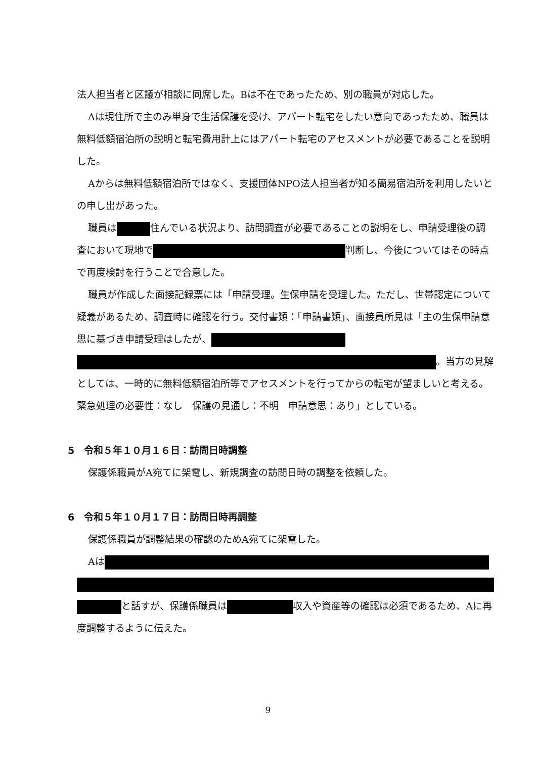法人担当者と区議が相談に同席した。Bは不在であったため、別の職員が対応した。
Aは現住所で主のみ単身で生活保護を受け、アパート転宅をしたい意向であったため、職員は無料低額宿泊所の説明と転宅費用計上にはアパート転宅のアセスメントが必要であることを説明した。
Aからは無料低額宿泊所ではなく、支援団体NPO法人担当者が知る簡易宿泊所を利用したいとの申し出があった。
職員は 住んでいる状況より、訪問調査が必要であることの説明をし、申請受理後の調査において現地で 判断し、今後についてはその時点で再度検討を行うことで合意した。
職員が作成した面接記録票には「申請受理。生保申請を受理した。ただし、世帯認定について疑義があるため、調査時に確認を行う。交付書類：「申請書類」、面接員所見は「主の生保申請意思に基づき申請受理はしたが、 。当方の見解としては、一時的に無料低額宿泊所等でアセスメントを行ってからの転宅が望ましいと考える。緊急処理の必要性：なし　保護の見通し：不明　申請意思：あり」としている。
5　令和５年１０月１６日：訪問日時調整
保護係職員がA宛てに架電し、新規調査の訪問日時の調整を依頼した。
6　令和５年１０月１７日：訪問日時再調整
保護係職員が調整結果の確認のためA宛てに架電した。
Aは と話すが、保護係職員は 収入や資産等の確認は必須であるため、Aに再度調整するように伝えた。
9